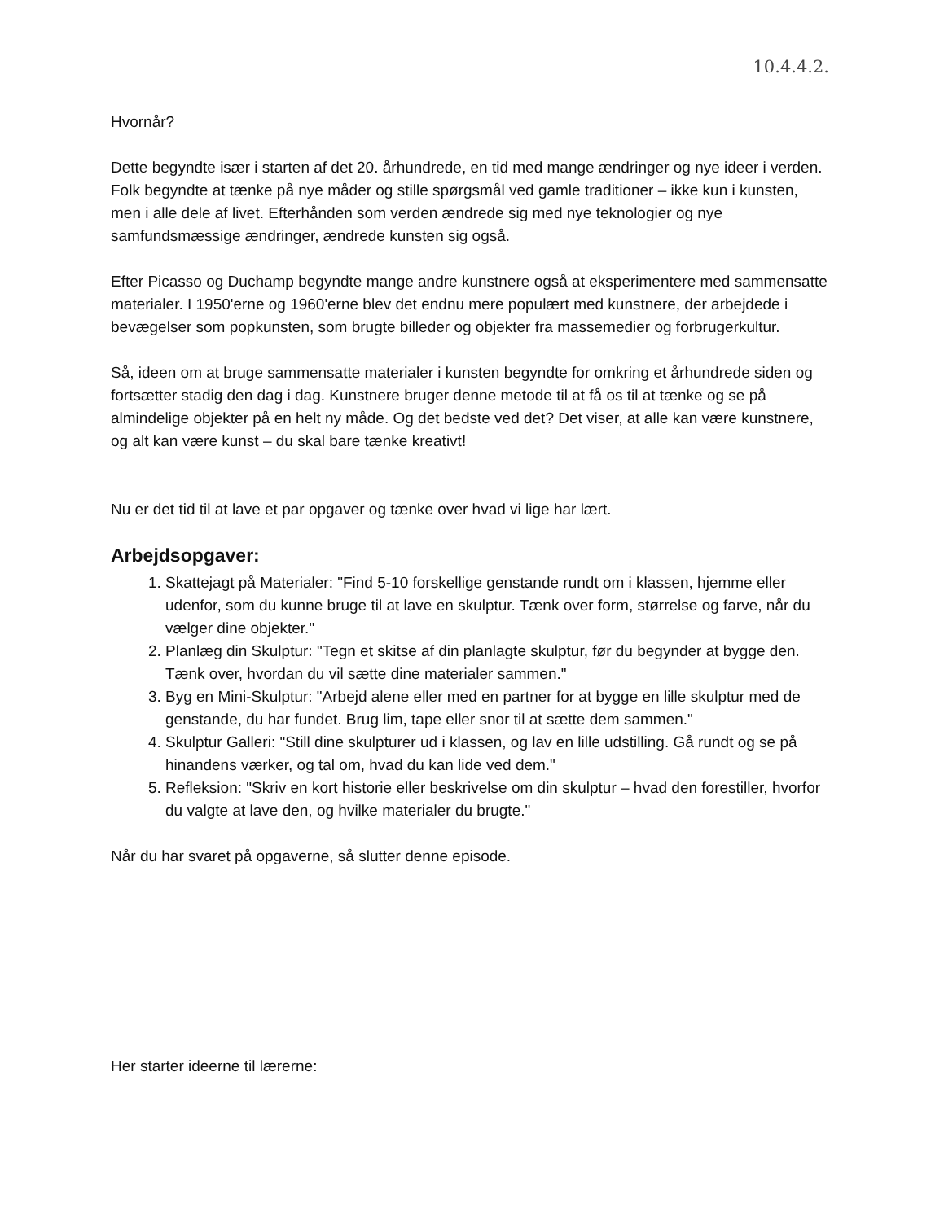10.4.4.2.
Hvornår?
Dette begyndte især i starten af det 20. århundrede, en tid med mange ændringer og nye ideer i verden. Folk begyndte at tænke på nye måder og stille spørgsmål ved gamle traditioner – ikke kun i kunsten, men i alle dele af livet. Efterhånden som verden ændrede sig med nye teknologier og nye samfundsmæssige ændringer, ændrede kunsten sig også.
Efter Picasso og Duchamp begyndte mange andre kunstnere også at eksperimentere med sammensatte materialer. I 1950'erne og 1960'erne blev det endnu mere populært med kunstnere, der arbejdede i bevægelser som popkunsten, som brugte billeder og objekter fra massemedier og forbrugerkultur.
Så, ideen om at bruge sammensatte materialer i kunsten begyndte for omkring et århundrede siden og fortsætter stadig den dag i dag. Kunstnere bruger denne metode til at få os til at tænke og se på almindelige objekter på en helt ny måde. Og det bedste ved det? Det viser, at alle kan være kunstnere, og alt kan være kunst – du skal bare tænke kreativt!
Nu er det tid til at lave et par opgaver og tænke over hvad vi lige har lært.
Arbejdsopgaver:
1. Skattejagt på Materialer: "Find 5-10 forskellige genstande rundt om i klassen, hjemme eller udenfor, som du kunne bruge til at lave en skulptur. Tænk over form, størrelse og farve, når du vælger dine objekter."
2. Planlæg din Skulptur: "Tegn et skitse af din planlagte skulptur, før du begynder at bygge den. Tænk over, hvordan du vil sætte dine materialer sammen."
3. Byg en Mini-Skulptur: "Arbejd alene eller med en partner for at bygge en lille skulptur med de genstande, du har fundet. Brug lim, tape eller snor til at sætte dem sammen."
4. Skulptur Galleri: "Still dine skulpturer ud i klassen, og lav en lille udstilling. Gå rundt og se på hinandens værker, og tal om, hvad du kan lide ved dem."
5. Refleksion: "Skriv en kort historie eller beskrivelse om din skulptur – hvad den forestiller, hvorfor du valgte at lave den, og hvilke materialer du brugte."
Når du har svaret på opgaverne, så slutter denne episode.
Her starter ideerne til lærerne: